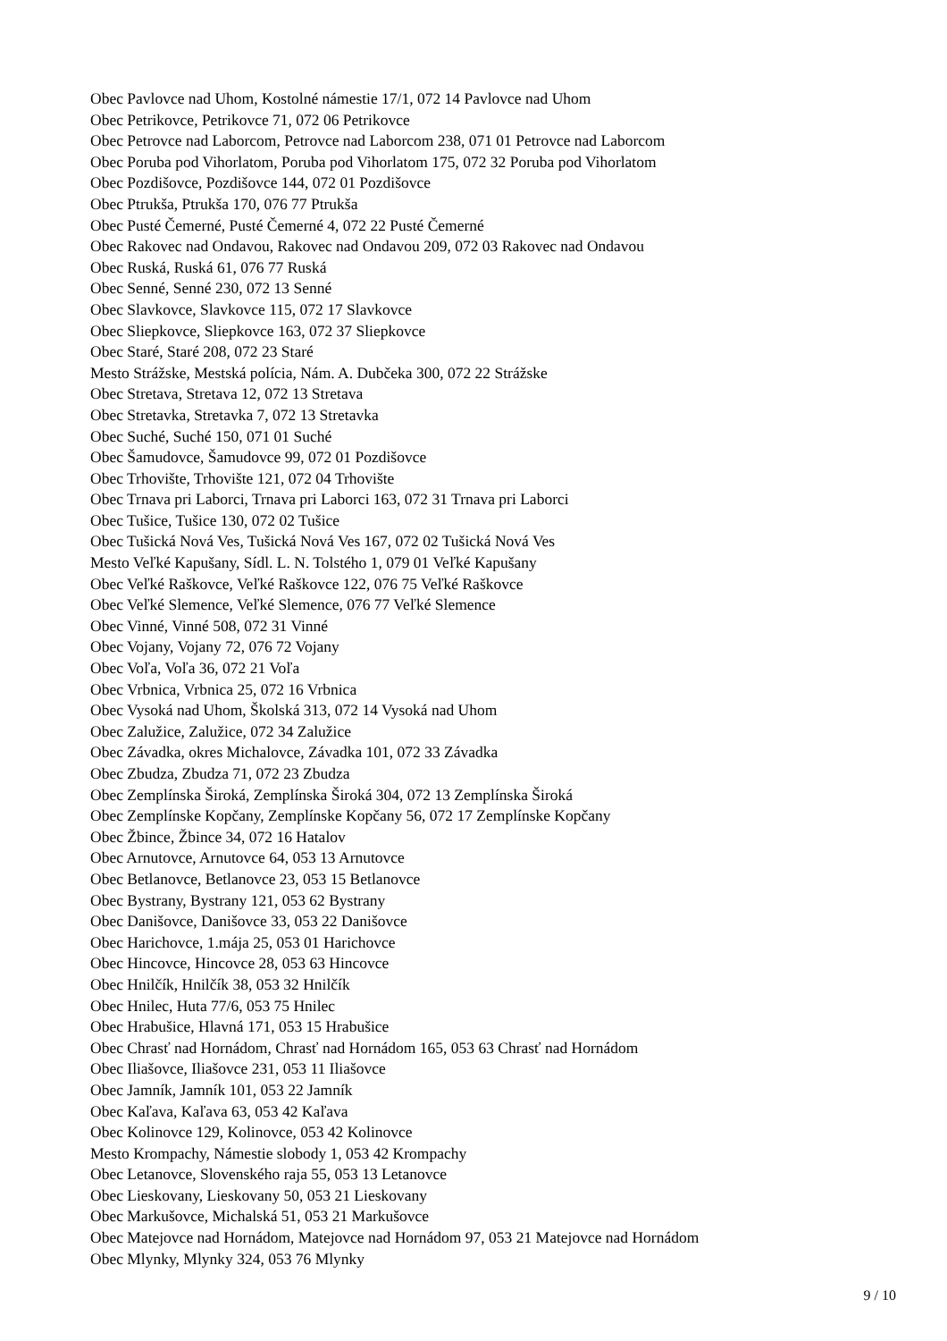Obec Pavlovce nad Uhom, Kostolné námestie 17/1, 072 14 Pavlovce nad Uhom
Obec Petrikovce, Petrikovce 71, 072 06 Petrikovce
Obec Petrovce nad Laborcom, Petrovce nad Laborcom 238, 071 01 Petrovce nad Laborcom
Obec Poruba pod Vihorlatom, Poruba pod Vihorlatom 175, 072 32 Poruba pod Vihorlatom
Obec Pozdišovce, Pozdišovce 144, 072 01 Pozdišovce
Obec Ptrukša, Ptrukša 170, 076 77 Ptrukša
Obec Pusté Čemerné, Pusté Čemerné 4, 072 22 Pusté Čemerné
Obec Rakovec nad Ondavou, Rakovec nad Ondavou 209, 072 03 Rakovec nad Ondavou
Obec Ruská, Ruská 61, 076 77 Ruská
Obec Senné, Senné 230, 072 13 Senné
Obec Slavkovce, Slavkovce 115, 072 17 Slavkovce
Obec Sliepkovce, Sliepkovce 163, 072 37 Sliepkovce
Obec Staré, Staré 208, 072 23 Staré
Mesto Strážske, Mestská polícia, Nám. A. Dubčeka 300, 072 22 Strážske
Obec Stretava, Stretava 12, 072 13 Stretava
Obec Stretavka, Stretavka 7, 072 13 Stretavka
Obec Suché, Suché 150, 071 01 Suché
Obec Šamudovce, Šamudovce 99, 072 01 Pozdišovce
Obec Trhovište, Trhovište 121, 072 04 Trhovište
Obec Trnava pri Laborci, Trnava pri Laborci 163, 072 31 Trnava pri Laborci
Obec Tušice, Tušice 130, 072 02 Tušice
Obec Tušická Nová Ves, Tušická Nová Ves 167, 072 02 Tušická Nová Ves
Mesto Veľké Kapušany, Sídl. L. N. Tolstého 1, 079 01 Veľké Kapušany
Obec Veľké Raškovce, Veľké Raškovce 122, 076 75 Veľké Raškovce
Obec Veľké Slemence, Veľké Slemence, 076 77 Veľké Slemence
Obec Vinné, Vinné 508, 072 31 Vinné
Obec Vojany, Vojany 72, 076 72 Vojany
Obec Voľa, Voľa 36, 072 21 Voľa
Obec Vrbnica, Vrbnica 25, 072 16 Vrbnica
Obec Vysoká nad Uhom, Školská 313, 072 14 Vysoká nad Uhom
Obec Zalužice, Zalužice, 072 34 Zalužice
Obec Závadka, okres Michalovce, Závadka 101, 072 33 Závadka
Obec Zbudza, Zbudza 71, 072 23 Zbudza
Obec Zemplínska Široká, Zemplínska Široká 304, 072 13 Zemplínska Široká
Obec Zemplínske Kopčany, Zemplínske Kopčany 56, 072 17 Zemplínske Kopčany
Obec Žbince, Žbince 34, 072 16 Hatalov
Obec Arnutovce, Arnutovce 64, 053 13 Arnutovce
Obec Betlanovce, Betlanovce 23, 053 15 Betlanovce
Obec Bystrany, Bystrany 121, 053 62 Bystrany
Obec Danišovce, Danišovce 33, 053 22 Danišovce
Obec Harichovce, 1.mája 25, 053 01 Harichovce
Obec Hincovce, Hincovce 28, 053 63 Hincovce
Obec Hnilčík, Hnilčík 38, 053 32 Hnilčík
Obec Hnilec, Huta 77/6, 053 75 Hnilec
Obec Hrabušice, Hlavná 171, 053 15 Hrabušice
Obec Chrasť nad Hornádom, Chrasť nad Hornádom 165, 053 63 Chrasť nad Hornádom
Obec Iliašovce, Iliašovce 231, 053 11 Iliašovce
Obec Jamník, Jamník 101, 053 22 Jamník
Obec Kaľava, Kaľava 63, 053 42 Kaľava
Obec Kolinovce 129, Kolinovce, 053 42 Kolinovce
Mesto Krompachy, Námestie slobody 1, 053 42 Krompachy
Obec Letanovce, Slovenského raja 55, 053 13 Letanovce
Obec Lieskovany, Lieskovany 50, 053 21 Lieskovany
Obec Markušovce, Michalská 51, 053 21 Markušovce
Obec Matejovce nad Hornádom, Matejovce nad Hornádom 97, 053 21 Matejovce nad Hornádom
Obec Mlynky, Mlynky 324, 053 76 Mlynky
9 / 10